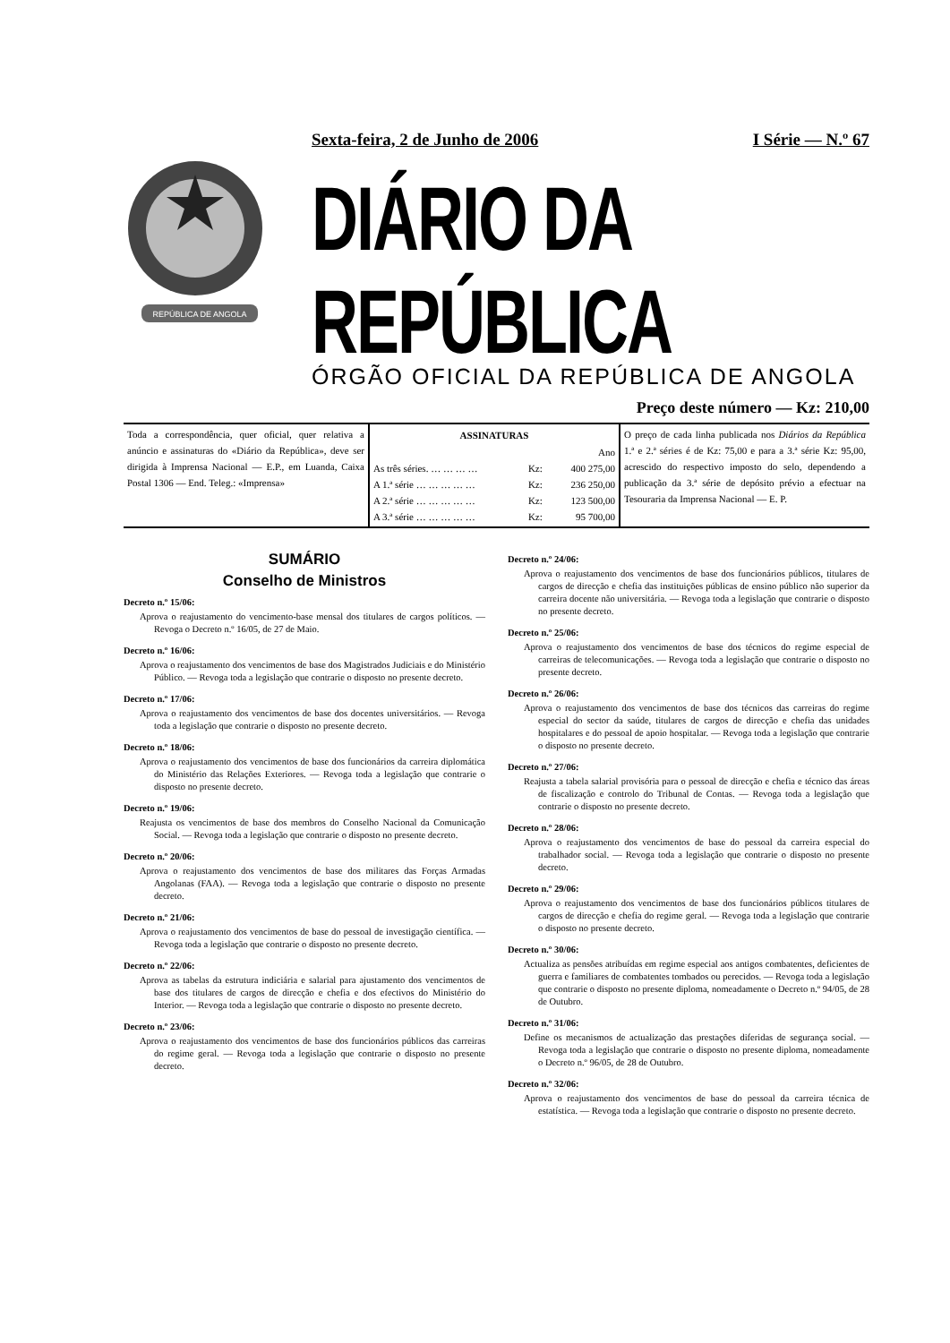REPÚBLICA DE ANGOLA
Sexta-feira, 2 de Junho de 2006 I Série — N.º 67
DIÁRIO DA REPÚBLICA
ÓRGÃO OFICIAL DA REPÚBLICA DE ANGOLA
Preço deste número — Kz: 210,00
Toda a correspondência, quer oficial, quer relativa a anúncio e assinaturas do «Diário da República», deve ser dirigida à Imprensa Nacional — E.P., em Luanda, Caixa Postal 1306 — End. Teleg.: «Imprensa»
| ASSINATURAS | | |
| --- | --- | --- |
| | | Ano |
| As três séries. … … … … | Kz: | 400 275,00 |
| A 1.ª série … … … … … | Kz: | 236 250,00 |
| A 2.ª série … … … … … | Kz: | 123 500,00 |
| A 3.ª série … … … … … | Kz: | 95 700,00 |
O preço de cada linha publicada nos Diários da República 1.ª e 2.ª séries é de Kz: 75,00 e para a 3.ª série Kz: 95,00, acrescido do respectivo imposto do selo, dependendo a publicação da 3.ª série de depósito prévio a efectuar na Tesouraria da Imprensa Nacional — E. P.
SUMÁRIO
Conselho de Ministros
Decreto n.º 15/06:
Aprova o reajustamento do vencimento-base mensal dos titulares de cargos políticos. — Revoga o Decreto n.º 16/05, de 27 de Maio.
Decreto n.º 16/06:
Aprova o reajustamento dos vencimentos de base dos Magistrados Judiciais e do Ministério Público. — Revoga toda a legislação que contrarie o disposto no presente decreto.
Decreto n.º 17/06:
Aprova o reajustamento dos vencimentos de base dos docentes universitários. — Revoga toda a legislação que contrarie o disposto no presente decreto.
Decreto n.º 18/06:
Aprova o reajustamento dos vencimentos de base dos funcionários da carreira diplomática do Ministério das Relações Exteriores. — Revoga toda a legislação que contrarie o disposto no presente decreto.
Decreto n.º 19/06:
Reajusta os vencimentos de base dos membros do Conselho Nacional da Comunicação Social. — Revoga toda a legislação que contrarie o disposto no presente decreto.
Decreto n.º 20/06:
Aprova o reajustamento dos vencimentos de base dos militares das Forças Armadas Angolanas (FAA). — Revoga toda a legislação que contrarie o disposto no presente decreto.
Decreto n.º 21/06:
Aprova o reajustamento dos vencimentos de base do pessoal de investigação científica. — Revoga toda a legislação que contrarie o disposto no presente decreto.
Decreto n.º 22/06:
Aprova as tabelas da estrutura indiciária e salarial para ajustamento dos vencimentos de base dos titulares de cargos de direcção e chefia e dos efectivos do Ministério do Interior. — Revoga toda a legislação que contrarie o disposto no presente decreto.
Decreto n.º 23/06:
Aprova o reajustamento dos vencimentos de base dos funcionários públicos das carreiras do regime geral. — Revoga toda a legislação que contrarie o disposto no presente decreto.
Decreto n.º 24/06:
Aprova o reajustamento dos vencimentos de base dos funcionários públicos, titulares de cargos de direcção e chefia das instituições públicas de ensino público não superior da carreira docente não universitária. — Revoga toda a legislação que contrarie o disposto no presente decreto.
Decreto n.º 25/06:
Aprova o reajustamento dos vencimentos de base dos técnicos do regime especial de carreiras de telecomunicações. — Revoga toda a legislação que contrarie o disposto no presente decreto.
Decreto n.º 26/06:
Aprova o reajustamento dos vencimentos de base dos técnicos das carreiras do regime especial do sector da saúde, titulares de cargos de direcção e chefia das unidades hospitalares e do pessoal de apoio hospitalar. — Revoga toda a legislação que contrarie o disposto no presente decreto.
Decreto n.º 27/06:
Reajusta a tabela salarial provisória para o pessoal de direcção e chefia e técnico das áreas de fiscalização e controlo do Tribunal de Contas. — Revoga toda a legislação que contrarie o disposto no presente decreto.
Decreto n.º 28/06:
Aprova o reajustamento dos vencimentos de base do pessoal da carreira especial do trabalhador social. — Revoga toda a legislação que contrarie o disposto no presente decreto.
Decreto n.º 29/06:
Aprova o reajustamento dos vencimentos de base dos funcionários públicos titulares de cargos de direcção e chefia do regime geral. — Revoga toda a legislação que contrarie o disposto no presente decreto.
Decreto n.º 30/06:
Actualiza as pensões atribuídas em regime especial aos antigos combatentes, deficientes de guerra e familiares de combatentes tombados ou perecidos. — Revoga toda a legislação que contrarie o disposto no presente diploma, nomeadamente o Decreto n.º 94/05, de 28 de Outubro.
Decreto n.º 31/06:
Define os mecanismos de actualização das prestações diferidas de segurança social. — Revoga toda a legislação que contrarie o disposto no presente diploma, nomeadamente o Decreto n.º 96/05, de 28 de Outubro.
Decreto n.º 32/06:
Aprova o reajustamento dos vencimentos de base do pessoal da carreira técnica de estatística. — Revoga toda a legislação que contrarie o disposto no presente decreto.